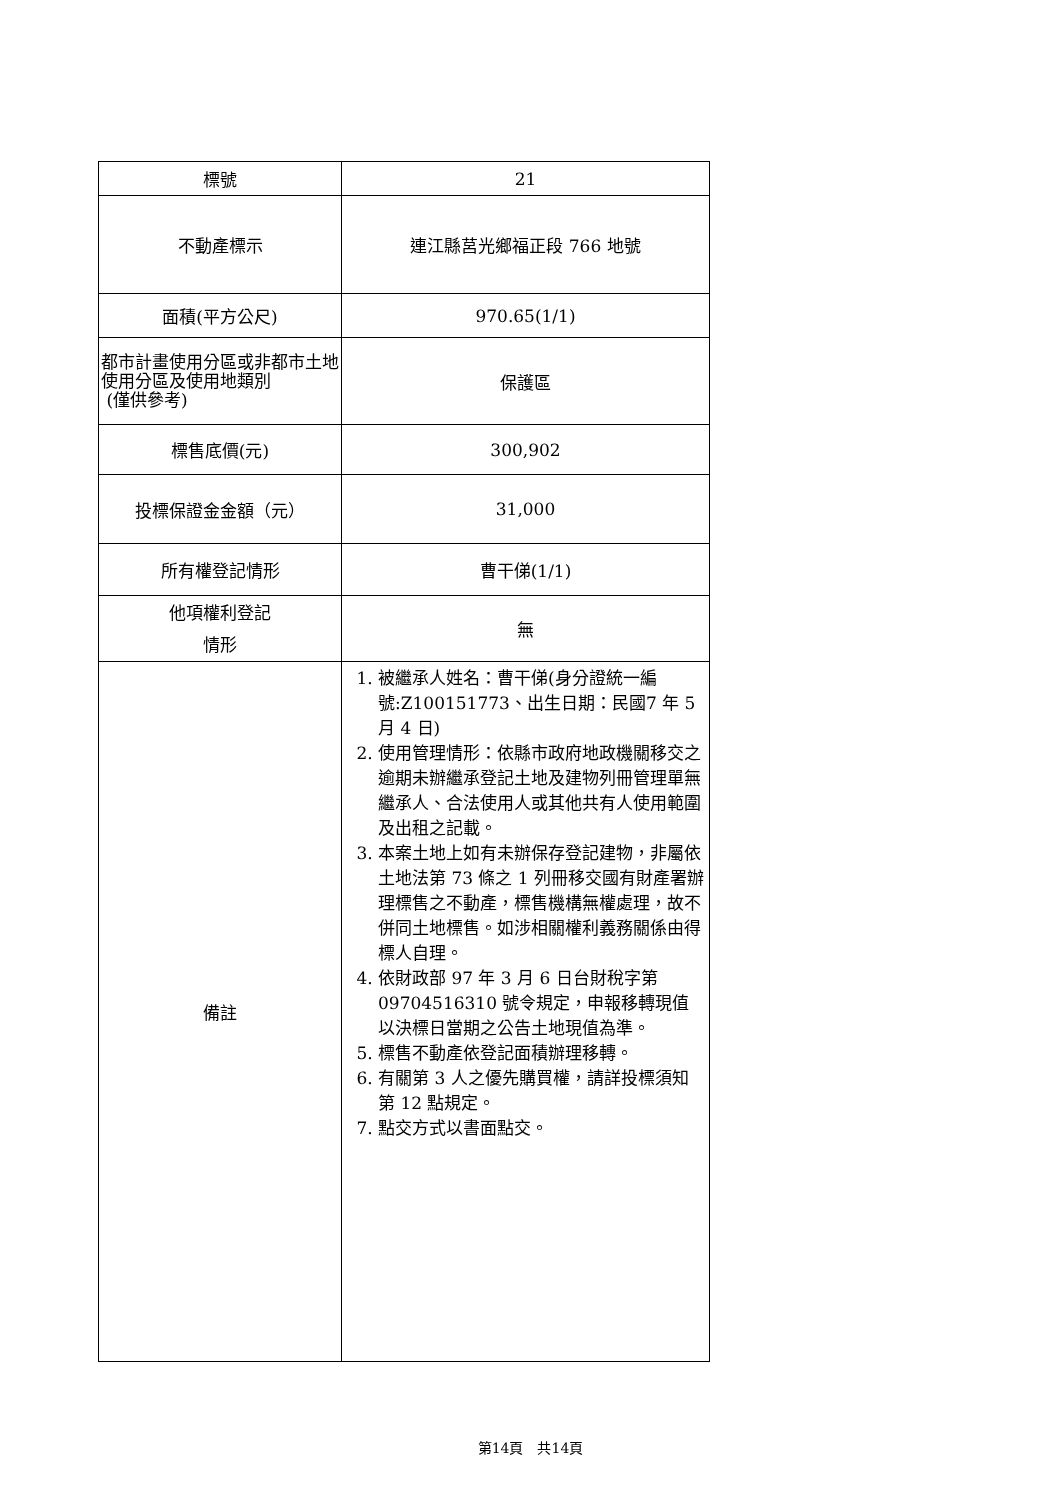| 標號 | 21 |
| 不動產標示 | 連江縣莒光鄉福正段 766 地號 |
| 面積(平方公尺) | 970.65(1/1) |
| 都市計畫使用分區或非都市土地使用分區及使用地類別 (僅供參考) | 保護區 |
| 標售底價(元) | 300,902 |
| 投標保證金金額（元） | 31,000 |
| 所有權登記情形 | 曹干俤(1/1) |
| 他項權利登記 情形 | 無 |
| 備註 | 1. 被繼承人姓名：曹干俤(身分證統一編號:Z100151773、出生日期：民國7 年 5 月 4 日) 2. 使用管理情形：依縣市政府地政機關移交之逾期未辦繼承登記土地及建物列冊管理單無繼承人、合法使用人或其他共有人使用範圍及出租之記載。 3. 本案土地上如有未辦保存登記建物，非屬依土地法第 73 條之 1 列冊移交國有財產署辦理標售之不動產，標售機構無權處理，故不併同土地標售。如涉相關權利義務關係由得標人自理。 4. 依財政部 97 年 3 月 6 日台財稅字第 09704516310 號令規定，申報移轉現值以決標日當期之公告土地現值為準。 5. 標售不動產依登記面積辦理移轉。 6. 有關第 3 人之優先購買權，請詳投標須知第 12 點規定。 7. 點交方式以書面點交。 |
第14頁　共14頁